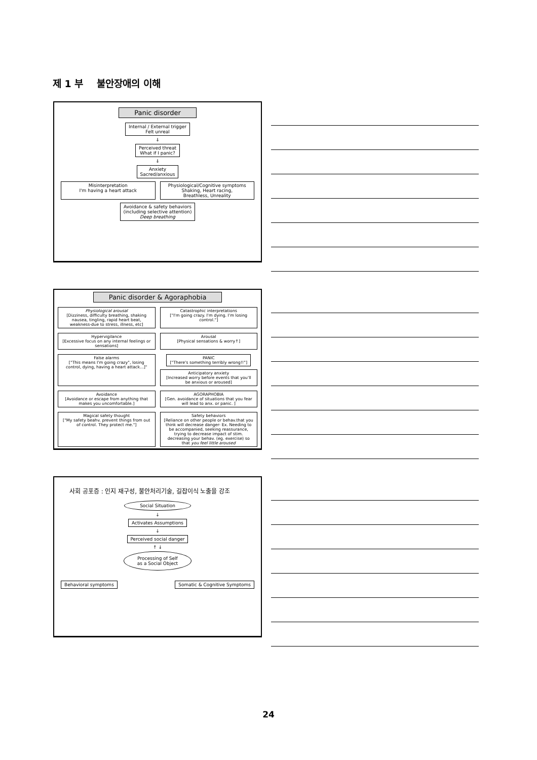제 1 부 불안장애의 이해
Panic disorder
Internal / External trigger
Felt unreal
⇓
Perceived threat
What if I panic?
⇓
Anxiety
Sacred/anxious
Misinterpretation
I'm having a heart attack
Physiological/Cognitive symptoms
Shaking, Heart racing,
Breathless, Unreality
Avoidance & safety behaviors
(including selective attention)
Deep breathing
Panic disorder & Agoraphobia
Physiological arousal
[Dizziness, difficulty breathing, shaking nausea, tingling, rapid heart beat, weakness-due to stress, illness, etc]
Catastrophic interpretations
["I'm going crazy. I'm dying. I'm losing control."]
Hypervigilance
[Excessive focus on any internal feelings or sensations]
Arousal
[Physical sensations & worry↑]
False alarms
["This means I'm going crazy", losing control, dying, having a heart attack...]"
PANIC
["There's something terribly wrong!!"] Anticipatory anxiety
[Increased worry before events that you'll be anxious or aroused]
Avoidance
[Avoidance or escape from anything that makes you uncomfortable.]
AGORAPHOBIA
[Gen. avoidance of situations that you fear will lead to anx. or panic. ]
Magical safety thought
["My safety beahv. prevent things from out of control. They protect me."]
Safety behaviors
[Reliance on other people or behav.that you think will decrease danger- Ex. Needing to be accompanied, seeking reassurance, trying to decrease impact of stim. decreasing your behav. (eg. exercise) so that you feel little aroused
사회 공포증 : 인지 재구성, 불안처리기술, 길잡이식 노출을 강조
Social Situation
↓
Activates Assumptions
↓
Perceived social danger
↑ ↓
Processing of Self
as a Social Object
Behavioral symptoms Somatic & Cognitive Symptoms
24